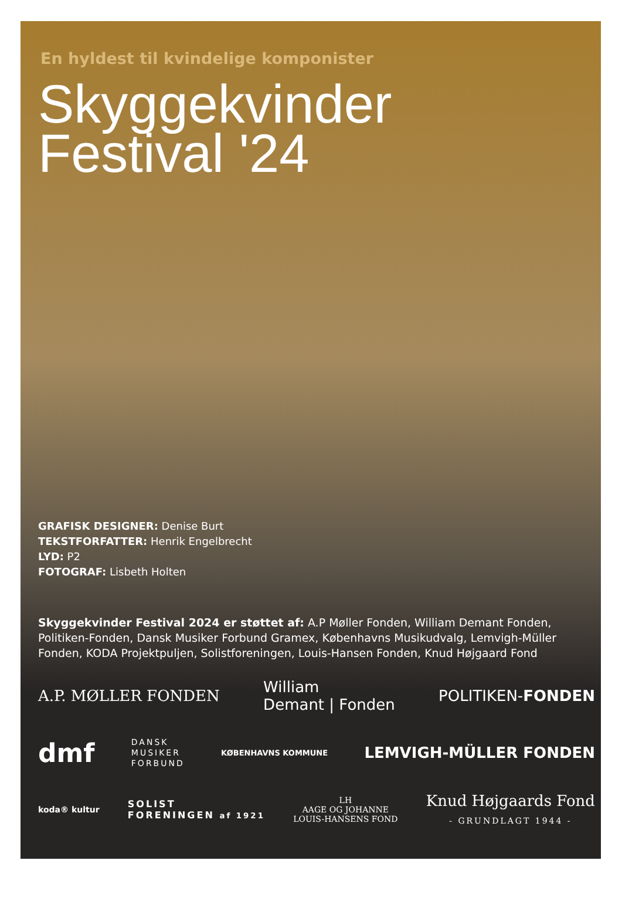En hyldest til kvindelige komponister
Skyggekvinder
Festival '24
GRAFISK DESIGNER: Denise Burt
TEKSTFORFATTER: Henrik Engelbrecht
LYD: P2
FOTOGRAF: Lisbeth Holten
Skyggekvinder Festival 2024 er støttet af: A.P Møller Fonden, William Demant Fonden, Politiken-Fonden, Dansk Musiker Forbund Gramex, Københavns Musikudvalg, Lemvigh-Müller Fonden, KODA Projektpuljen, Solistforeningen, Louis-Hansen Fonden, Knud Højgaard Fond
A.P. MØLLER FONDEN William
Demant | Fonden POLITIKEN-FONDEN
dmf DANSK
MUSIKER
FORBUND KØBENHAVNS KOMMUNE LEMVIGH-MÜLLER FONDEN
koda® kultur SOLIST
FORENINGEN af 1921 LH
AAGE OG JOHANNE
LOUIS-HANSENS FOND Knud Højgaards Fond
- GRUNDLAGT 1944 -